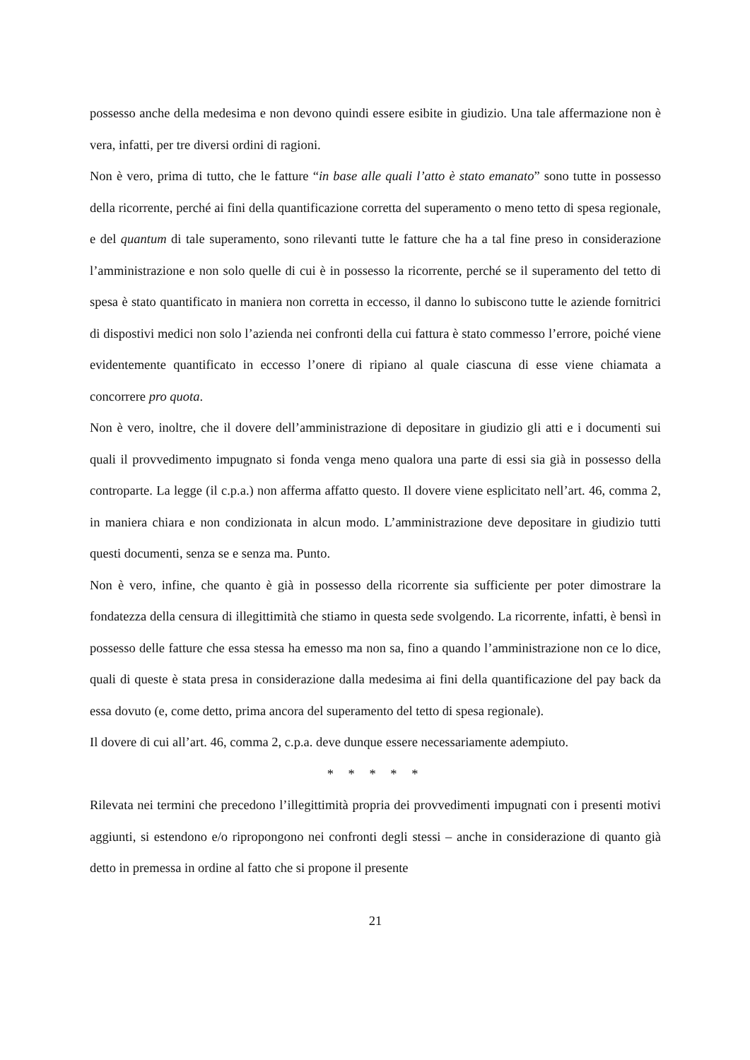possesso anche della medesima e non devono quindi essere esibite in giudizio. Una tale affermazione non è vera, infatti, per tre diversi ordini di ragioni.
Non è vero, prima di tutto, che le fatture “in base alle quali l’atto è stato emanato” sono tutte in possesso della ricorrente, perché ai fini della quantificazione corretta del superamento o meno tetto di spesa regionale, e del quantum di tale superamento, sono rilevanti tutte le fatture che ha a tal fine preso in considerazione l’amministrazione e non solo quelle di cui è in possesso la ricorrente, perché se il superamento del tetto di spesa è stato quantificato in maniera non corretta in eccesso, il danno lo subiscono tutte le aziende fornitrici di dispostivi medici non solo l’azienda nei confronti della cui fattura è stato commesso l’errore, poiché viene evidentemente quantificato in eccesso l’onere di ripiano al quale ciascuna di esse viene chiamata a concorrere pro quota.
Non è vero, inoltre, che il dovere dell’amministrazione di depositare in giudizio gli atti e i documenti sui quali il provvedimento impugnato si fonda venga meno qualora una parte di essi sia già in possesso della controparte. La legge (il c.p.a.) non afferma affatto questo. Il dovere viene esplicitato nell’art. 46, comma 2, in maniera chiara e non condizionata in alcun modo. L’amministrazione deve depositare in giudizio tutti questi documenti, senza se e senza ma. Punto.
Non è vero, infine, che quanto è già in possesso della ricorrente sia sufficiente per poter dimostrare la fondatezza della censura di illegittimità che stiamo in questa sede svolgendo. La ricorrente, infatti, è bensì in possesso delle fatture che essa stessa ha emesso ma non sa, fino a quando l’amministrazione non ce lo dice, quali di queste è stata presa in considerazione dalla medesima ai fini della quantificazione del pay back da essa dovuto (e, come detto, prima ancora del superamento del tetto di spesa regionale).
Il dovere di cui all’art. 46, comma 2, c.p.a. deve dunque essere necessariamente adempiuto.
* * * * *
Rilevata nei termini che precedono l’illegittimità propria dei provvedimenti impugnati con i presenti motivi aggiunti, si estendono e/o ripropongono nei confronti degli stessi – anche in considerazione di quanto già detto in premessa in ordine al fatto che si propone il presente
21